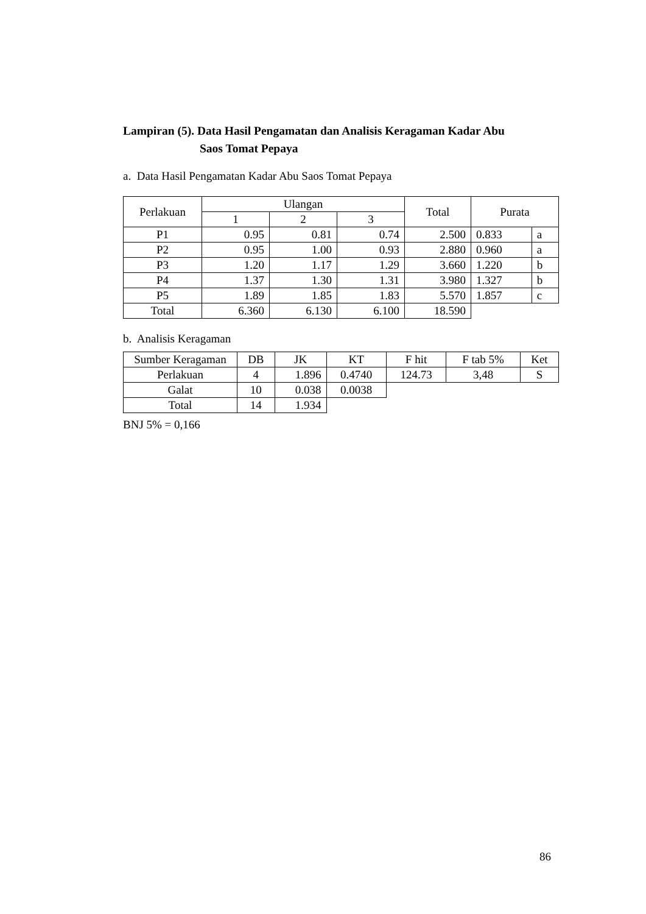Lampiran (5). Data Hasil Pengamatan dan Analisis Keragaman Kadar Abu
Saos Tomat Pepaya
a. Data Hasil Pengamatan Kadar Abu Saos Tomat Pepaya
| Perlakuan | Ulangan | | | Total | Purata | |
| --- | --- | --- | --- | --- | --- | --- |
| | 1 | 2 | 3 | | | |
| P1 | 0.95 | 0.81 | 0.74 | 2.500 | 0.833 | a |
| P2 | 0.95 | 1.00 | 0.93 | 2.880 | 0.960 | a |
| P3 | 1.20 | 1.17 | 1.29 | 3.660 | 1.220 | b |
| P4 | 1.37 | 1.30 | 1.31 | 3.980 | 1.327 | b |
| P5 | 1.89 | 1.85 | 1.83 | 5.570 | 1.857 | c |
| Total | 6.360 | 6.130 | 6.100 | 18.590 | | |
b. Analisis Keragaman
| Sumber Keragaman | DB | JK | KT | F hit | F tab 5% | Ket |
| --- | --- | --- | --- | --- | --- | --- |
| Perlakuan | 4 | 1.896 | 0.4740 | 124.73 | 3,48 | S |
| Galat | 10 | 0.038 | 0.0038 | | | |
| Total | 14 | 1.934 | | | | |
BNJ 5% = 0,166
86